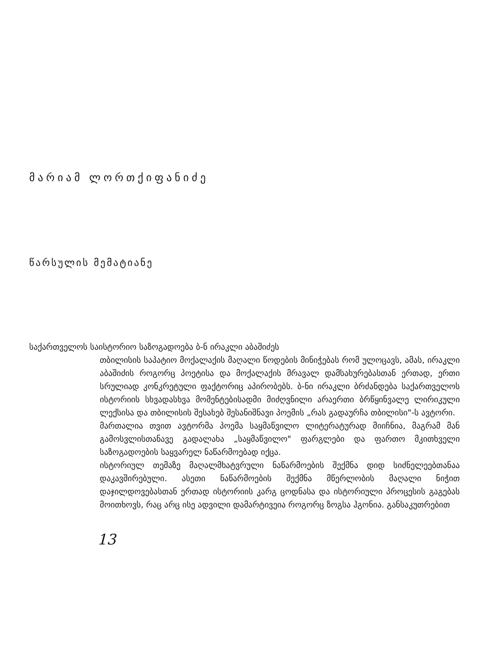მარიამ ლორთქიფანიძე
წარსულის მემატიანე
საქართველოს საისტორიო საზოგადოება ბ-ნ ირაკლი აბაშიძეს
თბილისის საპატიო მოქალაქის მაღალი წოდების მინიჭებას რომ ულოცავს, ამას, ირაკლი აბაშიძის როგორც პოეტისა და მოქალაქის მრავალ დამსახურებასთან ერთად, ერთი სრულიად კონკრეტული ფაქტორიც აპირობებს. ბ-ნი ირაკლი ბრძანდება საქართველოს ისტორიის სხვადასხვა მომენტებისადმი მიძღვნილი არაერთი ბრწყინვალე ლირიკული ლექსისა და თბილისის შესახებ შესანიშნავი პოემის „რას გადაურჩა თბილისი"-ს ავტორი.
მართალია თვით ავტორმა პოემა საყმაწვილო ლიტერატურად მიიჩნია, მაგრამ მან გამოსვლისთანავე გადალახა „საყმაწვილო" ფარგლები და ფართო მკითხველი საზოგადოების საყვარელ ნაწარმოებად იქცა.
ისტორიულ თემაზე მაღალმხატვრული ნაწარმოების შექმნა დიდ სიძნელეებთანაა დაკავშირებული. ასეთი ნაწარმოების შექმნა მწერლობის მაღალი ნიჭით დაჯილდოვებასთან ერთად ისტორიის კარგ ცოდნასა და ისტორიული პროცესის გაგებას მოითხოვს, რაც არც ისე ადვილი დამარტივეია როგორც ზოგსა ჰგონია. განსაკუთრებით
13